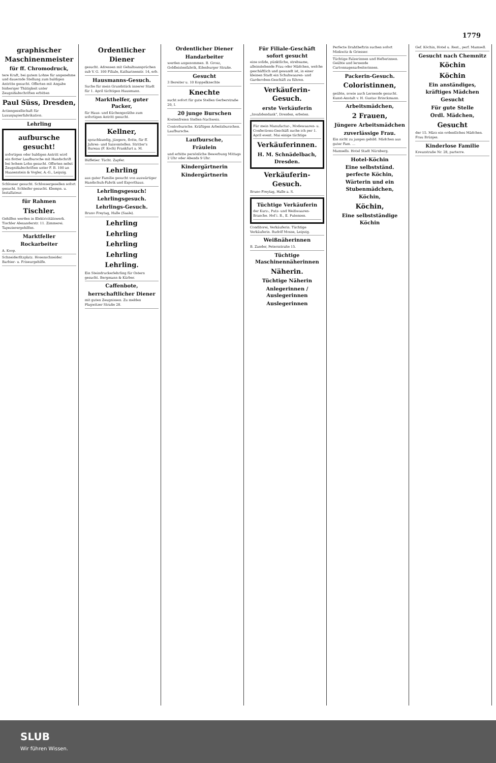1779
graphischer Maschinenmeister
für ff. Chromodruck,
tere Kraft, bei gutem Lohne für angenehme und dauernde Stellung zum baldigen Antritte gesucht. Offerten mit Angabe bisheriger Thätigkeit unter Zeugnißabschriften erbitten
Paul Süss, Dresden,
Actiengesellschaft für Luxuspapierfabrikation.
Lehrling
aufbursche gesucht!
sofortigen oder baldigen Antritt wird ein flotter Laufbursche mit Handschrift bei hohem Lohn gesucht. Offerten nebst Zeugnißabschriften unter F. B. 100 an Haasenstein & Vogler, A.-G., Leipzig.
Schlosser gesucht. Schlossergesellen sofort gesucht. Schleifer gesucht. Klempn. u. Installateur.
für Rahmen
Tischler.
Gehilfen werden in Elektricitätswerk. Tischler Alexanderstr. 11. Zimmerei. Tapezierergehilfen.
Marktfeller
Rockarbeiter
A. Koop.
Schneiderfitzplatz. Hosenschneider. Barbier- u. Friseurgehilfe.
Ordentlicher Diener
gesucht. Adressen mit Gehaltsansprüchen sub V. G. 100 Filiale, Katharinenstr. 14, erb.
Hausmanns-Gesuch.
Suche für mein Grundstück innerer Stadt für 1. April tüchtigen Hausmann.
Markthelfer, guter Packer,
für Haus- und Küchengeräthe zum sofortigen Antritt gesucht.
Kellner,
sprachkundig, jüngere, flotte, für ff. Jahres- und Saisonstellen. Stritter's Bureau (F. Koch) Frankfurt a. M.
Büffetier. Tücht. Zapfer.
Lehrling
aus guter Familie gesucht von auswärtiger Handschuh-Fabrik und Exporthaus.
Lehrlingsgesuch!
Lehrlingsgesuch.
Lehrlings-Gesuch.
Bruno Freytag, Halle (Saale).
Lehrling
Lehrling
Lehrling
Lehrling
Lehrling.
Ein Steindruckerlehrling für Ostern gesucht. Bergmann & Kürber.
Caffenbote,
herrschaftlicher Diener
mit guten Zeugnissen. Zu melden Plagwitzer Straße 28.
Ordentlicher Diener
Handarbeiter
werden angenommen. B. Grosz, Goldleistenfabrik, Eilenburger Straße.
Gesucht
3 Bereiter u. 10 Koppelknechte
Knechte
sucht sofort für gute Stellen Gerberstraße 20, I.
20 junge Burschen
Kostenfreien Stellen-Nachweis.
Contorbursche. Kräftigen Arbeitsburschen. Laufbursche.
Laufbursche,
Fräulein
und erbitte persönliche Bewerbung Mittags 2 Uhr oder Abends 9 Uhr.
Kindergärtnerin
Kindergärtnerin
Für Filiale-Geschäft sofort gesucht
eine solide, pünktliche, strebsame, alleinstehende Frau oder Mädchen, welche geschäftlich und gewandt ist, in einer kleinen Stadt ein Schuhwaaren- und Garderoben-Geschäft zu führen.
Verkäuferin-Gesuch.
erste Verkäuferin
„Invalidendank", Dresden, erbeten.
Für mein Manufactur-, Modewaaren- u. Confections-Geschäft suche ich per 1. April event. Mai einige tüchtige
Verkäuferinnen.
H. M. Schnädelbach, Dresden.
Verkäuferin-Gesuch.
Bruno Freytag, Halle a. S.
Tüchtige Verkäuferin
der Kurz-, Putz- und Weißwaaren-Branche. Hof i. B., E. Putensen.
Conditorei, Verkäuferin. Tüchtige Verkäuferin. Rudolf Mosse, Leipzig.
Weißnäherinnen
B. Zander, Petersstraße 15.
Tüchtige Maschinennäherinnen
Näherin.
Tüchtige Näherin
Anlegerinnen / Auslegerinnen
Auslegerinnen
Perfecte Drahtheftrin suchen sofort Minkwitz & Griesser.
Tüchtige Falzerinnen und Hefterinnen. Geübte und lernende Cartonnagenarbeiterinnen.
Packerin-Gesuch.
Coloristinnen,
geübte, sowie auch Lernende gesucht. Kunst-Anstalt v. H. Gustav Brinckmann.
Arbeitsmädchen,
2 Frauen,
Jüngere Arbeitsmädchen
zuverlässige Frau.
Ein nicht zu junges gebild. Mädchen aus guter Fam. ...
Mamsells. Hotel Stadt Nürnberg.
Hotel-Köchin
Eine selbstständ. perfecte Köchin,
Wärterin und ein Stubenmädchen,
Köchin,
Köchin,
Eine selbstständige Köchin
Gef. Köchin, Hotel u. Rest., perf. Mamsell.
Gesucht nach Chemnitz
Köchin
Köchin
Ein anständiges, kräftiges Mädchen
Gesucht
Für gute Stelle
Ordl. Mädchen,
Gesucht
der 15. März ein ordentliches Mädchen. Frau Brünjes.
Kinderlose Familie
Kreuzstraße Nr. 28, parterre.
SLUB
Wir führen Wissen.